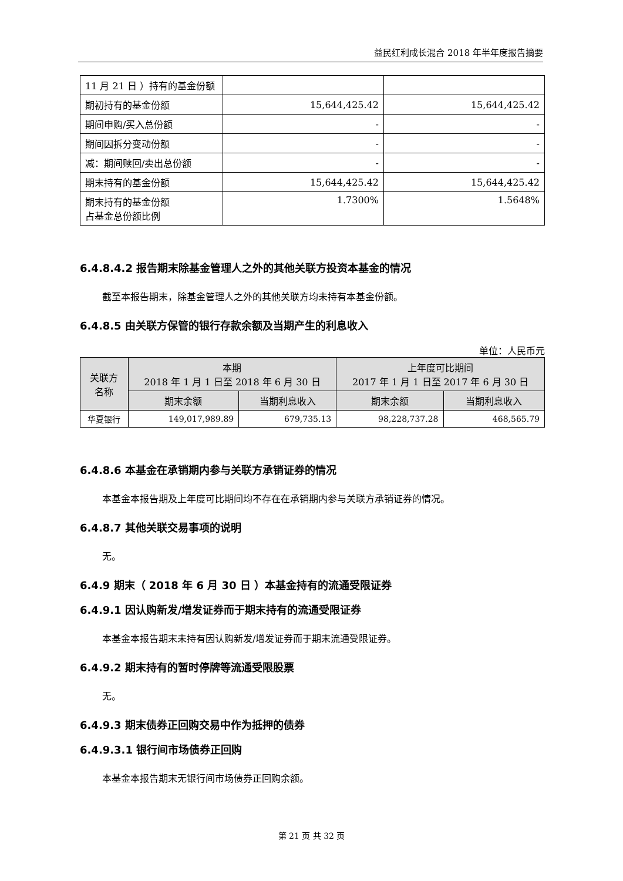益民红利成长混合 2018 年半年度报告摘要
| 11 月 21 日 ）持有的基金份额 | | |
| 期初持有的基金份额 | 15,644,425.42 | 15,644,425.42 |
| 期间申购/买入总份额 | - | - |
| 期间因拆分变动份额 | - | - |
| 减：期间赎回/卖出总份额 | - | - |
| 期末持有的基金份额 | 15,644,425.42 | 15,644,425.42 |
| 期末持有的基金份额 占基金总份额比例 | 1.7300% | 1.5648% |
6.4.8.4.2 报告期末除基金管理人之外的其他关联方投资本基金的情况
截至本报告期末，除基金管理人之外的其他关联方均未持有本基金份额。
6.4.8.5 由关联方保管的银行存款余额及当期产生的利息收入
单位：人民币元
| 关联方 名称 | 本期 2018 年 1 月 1 日至 2018 年 6 月 30 日 | | 上年度可比期间 2017 年 1 月 1 日至 2017 年 6 月 30 日 | |
| --- | --- | --- | --- | --- |
| | 期末余额 | 当期利息收入 | 期末余额 | 当期利息收入 |
| 华夏银行 | 149,017,989.89 | 679,735.13 | 98,228,737.28 | 468,565.79 |
6.4.8.6 本基金在承销期内参与关联方承销证券的情况
本基金本报告期及上年度可比期间均不存在在承销期内参与关联方承销证券的情况。
6.4.8.7 其他关联交易事项的说明
无。
6.4.9 期末（ 2018 年 6 月 30 日 ）本基金持有的流通受限证券
6.4.9.1 因认购新发/增发证券而于期末持有的流通受限证券
本基金本报告期末未持有因认购新发/增发证券而于期末流通受限证券。
6.4.9.2 期末持有的暂时停牌等流通受限股票
无。
6.4.9.3 期末债券正回购交易中作为抵押的债券
6.4.9.3.1 银行间市场债券正回购
本基金本报告期末无银行间市场债券正回购余额。
第 21 页 共 32 页